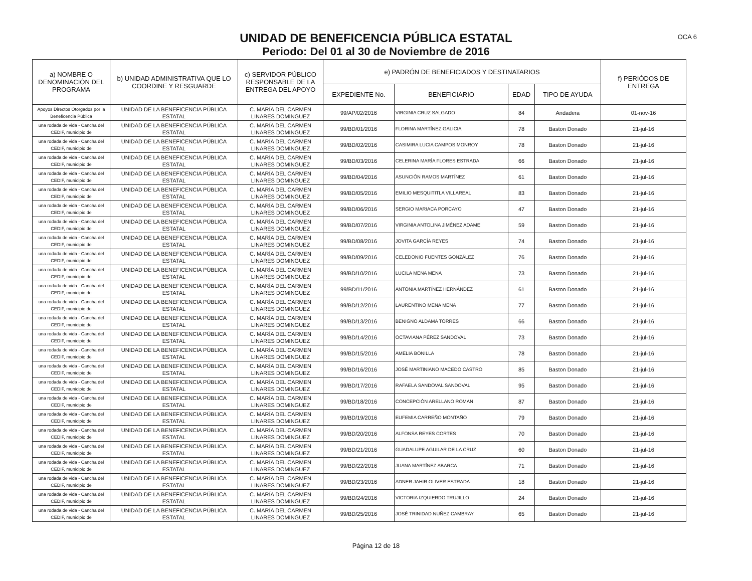OCA 6
UNIDAD DE BENEFICENCIA PÚBLICA ESTATAL
Periodo: Del 01 al 30 de Noviembre de 2016
| a) NOMBRE O DENOMINACIÓN DEL PROGRAMA | b) UNIDAD ADMINISTRATIVA QUE LO COORDINE Y RESGUARDE | c) SERVIDOR PÚBLICO RESPONSABLE DE LA ENTREGA DEL APOYO | e) PADRÓN DE BENEFICIADOS Y DESTINATARIOS | | | | f) PERIÓDOS DE ENTREGA |
| --- | --- | --- | --- | --- | --- | --- | --- |
| | | | EXPEDIENTE No. | BENEFICIARIO | EDAD | TIPO DE AYUDA | |
| Apoyos Directos Otorgados por la Beneficencia Pública | UNIDAD DE LA BENEFICENCIA PÚBLICA ESTATAL | C. MARÍA DEL CARMEN LINARES DOMINGUEZ | 99/AP/02/2016 | VIRGINIA CRUZ SALGADO | 84 | Andadera | 01-nov-16 |
| una rodada de vida - Cancha del CEDIF, municipio de | UNIDAD DE LA BENEFICENCIA PÚBLICA ESTATAL | C. MARÍA DEL CARMEN LINARES DOMINGUEZ | 99/BD/01/2016 | FLORINA MARTÍNEZ GALICIA | 78 | Baston Donado | 21-jul-16 |
| una rodada de vida - Cancha del CEDIF, municipio de | UNIDAD DE LA BENEFICENCIA PÚBLICA ESTATAL | C. MARÍA DEL CARMEN LINARES DOMINGUEZ | 99/BD/02/2016 | CASIMIRA LUCIA CAMPOS MONROY | 78 | Baston Donado | 21-jul-16 |
| una rodada de vida - Cancha del CEDIF, municipio de | UNIDAD DE LA BENEFICENCIA PÚBLICA ESTATAL | C. MARÍA DEL CARMEN LINARES DOMINGUEZ | 99/BD/03/2016 | CELERINA MARÍA FLORES ESTRADA | 66 | Baston Donado | 21-jul-16 |
| una rodada de vida - Cancha del CEDIF, municipio de | UNIDAD DE LA BENEFICENCIA PÚBLICA ESTATAL | C. MARÍA DEL CARMEN LINARES DOMINGUEZ | 99/BD/04/2016 | ASUNCIÓN RAMOS MARTÍNEZ | 61 | Baston Donado | 21-jul-16 |
| una rodada de vida - Cancha del CEDIF, municipio de | UNIDAD DE LA BENEFICENCIA PÚBLICA ESTATAL | C. MARÍA DEL CARMEN LINARES DOMINGUEZ | 99/BD/05/2016 | EMILIO MESQUITITLA VILLAREAL | 83 | Baston Donado | 21-jul-16 |
| una rodada de vida - Cancha del CEDIF, municipio de | UNIDAD DE LA BENEFICENCIA PÚBLICA ESTATAL | C. MARÍA DEL CARMEN LINARES DOMINGUEZ | 99/BD/06/2016 | SERGIO MARIACA PORCAYO | 47 | Baston Donado | 21-jul-16 |
| una rodada de vida - Cancha del CEDIF, municipio de | UNIDAD DE LA BENEFICENCIA PÚBLICA ESTATAL | C. MARÍA DEL CARMEN LINARES DOMINGUEZ | 99/BD/07/2016 | VIRGINIA ANTOLINA JIMÉNEZ ADAME | 59 | Baston Donado | 21-jul-16 |
| una rodada de vida - Cancha del CEDIF, municipio de | UNIDAD DE LA BENEFICENCIA PÚBLICA ESTATAL | C. MARÍA DEL CARMEN LINARES DOMINGUEZ | 99/BD/08/2016 | JOVITA GARCÍA REYES | 74 | Baston Donado | 21-jul-16 |
| una rodada de vida - Cancha del CEDIF, municipio de | UNIDAD DE LA BENEFICENCIA PÚBLICA ESTATAL | C. MARÍA DEL CARMEN LINARES DOMINGUEZ | 99/BD/09/2016 | CELEDONIO FUENTES GONZÁLEZ | 76 | Baston Donado | 21-jul-16 |
| una rodada de vida - Cancha del CEDIF, municipio de | UNIDAD DE LA BENEFICENCIA PÚBLICA ESTATAL | C. MARÍA DEL CARMEN LINARES DOMINGUEZ | 99/BD/10/2016 | LUCILA MENA MENA | 73 | Baston Donado | 21-jul-16 |
| una rodada de vida - Cancha del CEDIF, municipio de | UNIDAD DE LA BENEFICENCIA PÚBLICA ESTATAL | C. MARÍA DEL CARMEN LINARES DOMINGUEZ | 99/BD/11/2016 | ANTONIA MARTÍNEZ HERNÁNDEZ | 61 | Baston Donado | 21-jul-16 |
| una rodada de vida - Cancha del CEDIF, municipio de | UNIDAD DE LA BENEFICENCIA PÚBLICA ESTATAL | C. MARÍA DEL CARMEN LINARES DOMINGUEZ | 99/BD/12/2016 | LAURENTINO MENA MENA | 77 | Baston Donado | 21-jul-16 |
| una rodada de vida - Cancha del CEDIF, municipio de | UNIDAD DE LA BENEFICENCIA PÚBLICA ESTATAL | C. MARÍA DEL CARMEN LINARES DOMINGUEZ | 99/BD/13/2016 | BENIGNO ALDAMA TORRES | 66 | Baston Donado | 21-jul-16 |
| una rodada de vida - Cancha del CEDIF, municipio de | UNIDAD DE LA BENEFICENCIA PÚBLICA ESTATAL | C. MARÍA DEL CARMEN LINARES DOMINGUEZ | 99/BD/14/2016 | OCTAVIANA PÉREZ SANDOVAL | 73 | Baston Donado | 21-jul-16 |
| una rodada de vida - Cancha del CEDIF, municipio de | UNIDAD DE LA BENEFICENCIA PÚBLICA ESTATAL | C. MARÍA DEL CARMEN LINARES DOMINGUEZ | 99/BD/15/2016 | AMELIA BONILLA | 78 | Baston Donado | 21-jul-16 |
| una rodada de vida - Cancha del CEDIF, municipio de | UNIDAD DE LA BENEFICENCIA PÚBLICA ESTATAL | C. MARÍA DEL CARMEN LINARES DOMINGUEZ | 99/BD/16/2016 | JOSÉ MARTINIANO MACEDO CASTRO | 85 | Baston Donado | 21-jul-16 |
| una rodada de vida - Cancha del CEDIF, municipio de | UNIDAD DE LA BENEFICENCIA PÚBLICA ESTATAL | C. MARÍA DEL CARMEN LINARES DOMINGUEZ | 99/BD/17/2016 | RAFAELA SANDOVAL SANDOVAL | 95 | Baston Donado | 21-jul-16 |
| una rodada de vida - Cancha del CEDIF, municipio de | UNIDAD DE LA BENEFICENCIA PÚBLICA ESTATAL | C. MARÍA DEL CARMEN LINARES DOMINGUEZ | 99/BD/18/2016 | CONCEPCIÓN ARELLANO ROMAN | 87 | Baston Donado | 21-jul-16 |
| una rodada de vida - Cancha del CEDIF, municipio de | UNIDAD DE LA BENEFICENCIA PÚBLICA ESTATAL | C. MARÍA DEL CARMEN LINARES DOMINGUEZ | 99/BD/19/2016 | EUFEMIA CARREÑO MONTAÑO | 79 | Baston Donado | 21-jul-16 |
| una rodada de vida - Cancha del CEDIF, municipio de | UNIDAD DE LA BENEFICENCIA PÚBLICA ESTATAL | C. MARÍA DEL CARMEN LINARES DOMINGUEZ | 99/BD/20/2016 | ALFONSA REYES CORTES | 70 | Baston Donado | 21-jul-16 |
| una rodada de vida - Cancha del CEDIF, municipio de | UNIDAD DE LA BENEFICENCIA PÚBLICA ESTATAL | C. MARÍA DEL CARMEN LINARES DOMINGUEZ | 99/BD/21/2016 | GUADALUPE AGUILAR DE LA CRUZ | 60 | Baston Donado | 21-jul-16 |
| una rodada de vida - Cancha del CEDIF, municipio de | UNIDAD DE LA BENEFICENCIA PÚBLICA ESTATAL | C. MARÍA DEL CARMEN LINARES DOMINGUEZ | 99/BD/22/2016 | JUANA MARTÍNEZ ABARCA | 71 | Baston Donado | 21-jul-16 |
| una rodada de vida - Cancha del CEDIF, municipio de | UNIDAD DE LA BENEFICENCIA PÚBLICA ESTATAL | C. MARÍA DEL CARMEN LINARES DOMINGUEZ | 99/BD/23/2016 | ADNER JAHIR OLIVER ESTRADA | 18 | Baston Donado | 21-jul-16 |
| una rodada de vida - Cancha del CEDIF, municipio de | UNIDAD DE LA BENEFICENCIA PÚBLICA ESTATAL | C. MARÍA DEL CARMEN LINARES DOMINGUEZ | 99/BD/24/2016 | VICTORIA IZQUIERDO TRUJILLO | 24 | Baston Donado | 21-jul-16 |
| una rodada de vida - Cancha del CEDIF, municipio de | UNIDAD DE LA BENEFICENCIA PÚBLICA ESTATAL | C. MARÍA DEL CARMEN LINARES DOMINGUEZ | 99/BD/25/2016 | JOSÉ TRINIDAD NUÑEZ CAMBRAY | 65 | Baston Donado | 21-jul-16 |
Página 12 de 18